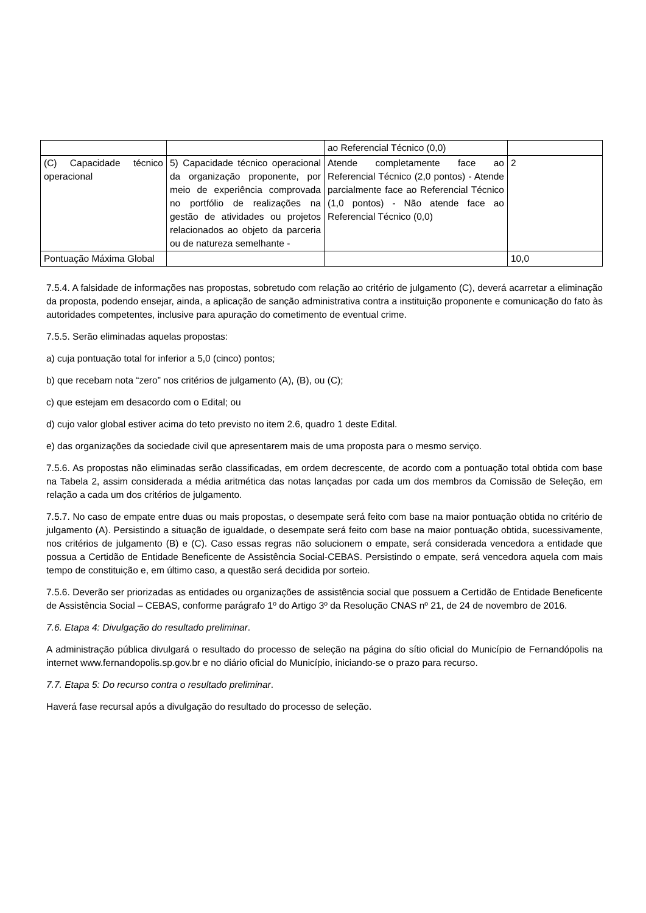| | | ao Referencial Técnico (0,0) | |
| (C) Capacidade técnico operacional | 5) Capacidade técnico operacional da organização proponente, por meio de experiência comprovada no portfólio de realizações na gestão de atividades ou projetos relacionados ao objeto da parceria ou de natureza semelhante - | Atende completamente face ao Referencial Técnico (2,0 pontos) - Atende parcialmente face ao Referencial Técnico (1,0 pontos) - Não atende face ao Referencial Técnico (0,0) | 2 |
| Pontuação Máxima Global | | | 10,0 |
7.5.4. A falsidade de informações nas propostas, sobretudo com relação ao critério de julgamento (C), deverá acarretar a eliminação da proposta, podendo ensejar, ainda, a aplicação de sanção administrativa contra a instituição proponente e comunicação do fato às autoridades competentes, inclusive para apuração do cometimento de eventual crime.
7.5.5. Serão eliminadas aquelas propostas:
a) cuja pontuação total for inferior a 5,0 (cinco) pontos;
b) que recebam nota “zero” nos critérios de julgamento (A), (B), ou (C);
c) que estejam em desacordo com o Edital; ou
d) cujo valor global estiver acima do teto previsto no item 2.6, quadro 1 deste Edital.
e) das organizações da sociedade civil que apresentarem mais de uma proposta para o mesmo serviço.
7.5.6. As propostas não eliminadas serão classificadas, em ordem decrescente, de acordo com a pontuação total obtida com base na Tabela 2, assim considerada a média aritmética das notas lançadas por cada um dos membros da Comissão de Seleção, em relação a cada um dos critérios de julgamento.
7.5.7. No caso de empate entre duas ou mais propostas, o desempate será feito com base na maior pontuação obtida no critério de julgamento (A). Persistindo a situação de igualdade, o desempate será feito com base na maior pontuação obtida, sucessivamente, nos critérios de julgamento (B) e (C). Caso essas regras não solucionem o empate, será considerada vencedora a entidade que possua a Certidão de Entidade Beneficente de Assistência Social-CEBAS. Persistindo o empate, será vencedora aquela com mais tempo de constituição e, em último caso, a questão será decidida por sorteio.
7.5.6. Deverão ser priorizadas as entidades ou organizações de assistência social que possuem a Certidão de Entidade Beneficente de Assistência Social – CEBAS, conforme parágrafo 1º do Artigo 3º da Resolução CNAS nº 21, de 24 de novembro de 2016.
7.6. Etapa 4: Divulgação do resultado preliminar.
A administração pública divulgará o resultado do processo de seleção na página do sítio oficial do Município de Fernandópolis na internet www.fernandopolis.sp.gov.br e no diário oficial do Município, iniciando-se o prazo para recurso.
7.7. Etapa 5: Do recurso contra o resultado preliminar.
Haverá fase recursal após a divulgação do resultado do processo de seleção.